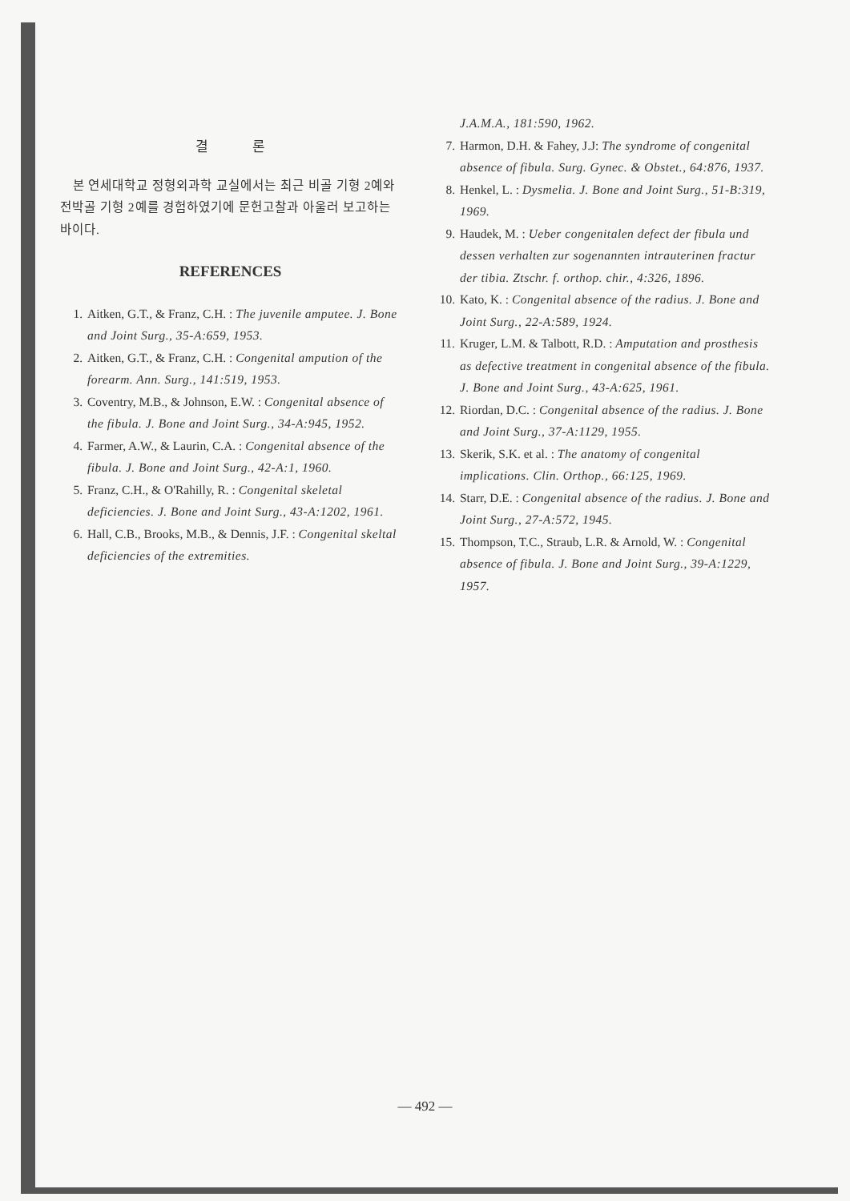결 론
본 연세대학교 정형외과학 교실에서는 최근 비골 기형 2예와 전박골 기형 2예를 경험하였기에 문헌고찰과 아울러 보고하는 바이다.
REFERENCES
1. Aitken, G.T., & Franz, C.H. : The juvenile amputee. J. Bone and Joint Surg., 35-A:659, 1953.
2. Aitken, G.T., & Franz, C.H. : Congenital ampution of the forearm. Ann. Surg., 141:519, 1953.
3. Coventry, M.B., & Johnson, E.W. : Congenital absence of the fibula. J. Bone and Joint Surg., 34-A:945, 1952.
4. Farmer, A.W., & Laurin, C.A. : Congenital absence of the fibula. J. Bone and Joint Surg., 42-A:1, 1960.
5. Franz, C.H., & O'Rahilly, R. : Congenital skeletal deficiencies. J. Bone and Joint Surg., 43-A:1202, 1961.
6. Hall, C.B., Brooks, M.B., & Dennis, J.F. : Congenital skeltal deficiencies of the extremities.
J.A.M.A., 181:590, 1962.
7. Harmon, D.H. & Fahey, J.J: The syndrome of congenital absence of fibula. Surg. Gynec. & Obstet., 64:876, 1937.
8. Henkel, L. : Dysmelia. J. Bone and Joint Surg., 51-B:319, 1969.
9. Haudek, M. : Ueber congenitalen defect der fibula und dessen verhalten zur sogenannten intrauterinen fractur der tibia. Ztschr. f. orthop. chir., 4:326, 1896.
10. Kato, K. : Congenital absence of the radius. J. Bone and Joint Surg., 22-A:589, 1924.
11. Kruger, L.M. & Talbott, R.D. : Amputation and prosthesis as defective treatment in congenital absence of the fibula. J. Bone and Joint Surg., 43-A:625, 1961.
12. Riordan, D.C. : Congenital absence of the radius. J. Bone and Joint Surg., 37-A:1129, 1955.
13. Skerik, S.K. et al. : The anatomy of congenital implications. Clin. Orthop., 66:125, 1969.
14. Starr, D.E. : Congenital absence of the radius. J. Bone and Joint Surg., 27-A:572, 1945.
15. Thompson, T.C., Straub, L.R. & Arnold, W. : Congenital absence of fibula. J. Bone and Joint Surg., 39-A:1229, 1957.
— 492 —